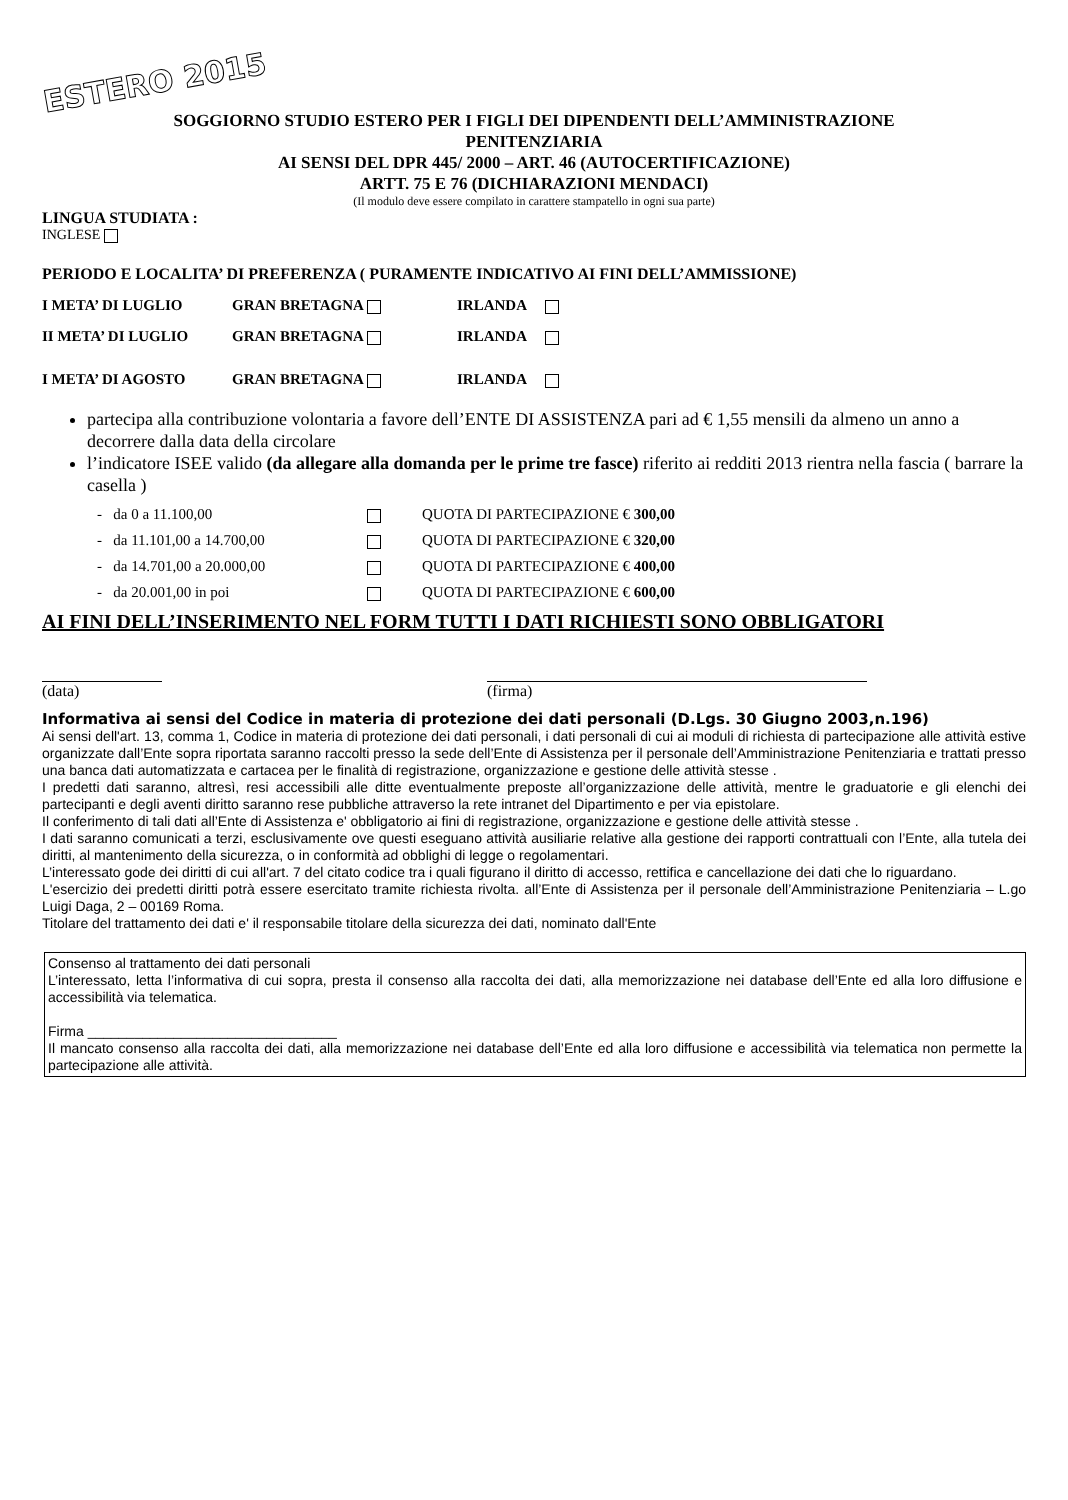ESTERO 2015
SOGGIORNO STUDIO ESTERO PER I FIGLI DEI DIPENDENTI DELL’AMMINISTRAZIONE
PENITENZIARIA
AI SENSI DEL DPR 445/ 2000 – ART. 46 (AUTOCERTIFICAZIONE)
ARTT. 75 E 76 (DICHIARAZIONI MENDACI)
(Il modulo deve essere compilato in carattere stampatello in ogni sua parte)
LINGUA STUDIATA :
INGLESE
PERIODO E LOCALITA’ DI PREFERENZA ( PURAMENTE INDICATIVO AI FINI DELL’AMMISSIONE)
I META’ DI LUGLIO GRAN BRETAGNA IRLANDA
II META’ DI LUGLIO GRAN BRETAGNA IRLANDA
I META’ DI AGOSTO GRAN BRETAGNA IRLANDA
partecipa alla contribuzione volontaria a favore dell’ENTE DI ASSISTENZA pari ad € 1,55 mensili da almeno un anno a decorrere dalla data della circolare
l’indicatore ISEE valido (da allegare alla domanda per le prime tre fasce) riferito ai redditi 2013 rientra nella fascia ( barrare la casella )
- da 0 a 11.100,00 QUOTA DI PARTECIPAZIONE € 300,00
- da 11.101,00 a 14.700,00 QUOTA DI PARTECIPAZIONE € 320,00
- da 14.701,00 a 20.000,00 QUOTA DI PARTECIPAZIONE € 400,00
- da 20.001,00 in poi QUOTA DI PARTECIPAZIONE € 600,00
AI FINI DELL’INSERIMENTO NEL FORM TUTTI I DATI RICHIESTI SONO OBBLIGATORI
(data) (firma)
Informativa ai sensi del Codice in materia di protezione dei dati personali (D.Lgs. 30 Giugno 2003,n.196)
Ai sensi dell'art. 13, comma 1, Codice in materia di protezione dei dati personali, i dati personali di cui ai moduli di richiesta di partecipazione alle attività estive organizzate dall’Ente sopra riportata saranno raccolti presso la sede dell’Ente di Assistenza per il personale dell’Amministrazione Penitenziaria e trattati presso una banca dati automatizzata e cartacea per le finalità di registrazione, organizzazione e gestione delle attività stesse .
I predetti dati saranno, altresì, resi accessibili alle ditte eventualmente preposte all’organizzazione delle attività, mentre le graduatorie e gli elenchi dei partecipanti e degli aventi diritto saranno rese pubbliche attraverso la rete intranet del Dipartimento e per via epistolare.
Il conferimento di tali dati all’Ente di Assistenza e' obbligatorio ai fini di registrazione, organizzazione e gestione delle attività stesse .
I dati saranno comunicati a terzi, esclusivamente ove questi eseguano attività ausiliarie relative alla gestione dei rapporti contrattuali con l’Ente, alla tutela dei diritti, al mantenimento della sicurezza, o in conformità ad obblighi di legge o regolamentari.
L’interessato gode dei diritti di cui all'art. 7 del citato codice tra i quali figurano il diritto di accesso, rettifica e cancellazione dei dati che lo riguardano.
L'esercizio dei predetti diritti potrà essere esercitato tramite richiesta rivolta. all’Ente di Assistenza per il personale dell’Amministrazione Penitenziaria – L.go Luigi Daga, 2 – 00169 Roma.
Titolare del trattamento dei dati e' il responsabile titolare della sicurezza dei dati, nominato dall'Ente
Consenso al trattamento dei dati personali
L’interessato, letta l’informativa di cui sopra, presta il consenso alla raccolta dei dati, alla memorizzazione nei database dell’Ente ed alla loro diffusione e accessibilità via telematica.
Firma ________________________________
Il mancato consenso alla raccolta dei dati, alla memorizzazione nei database dell’Ente ed alla loro diffusione e accessibilità via telematica non permette la partecipazione alle attività.